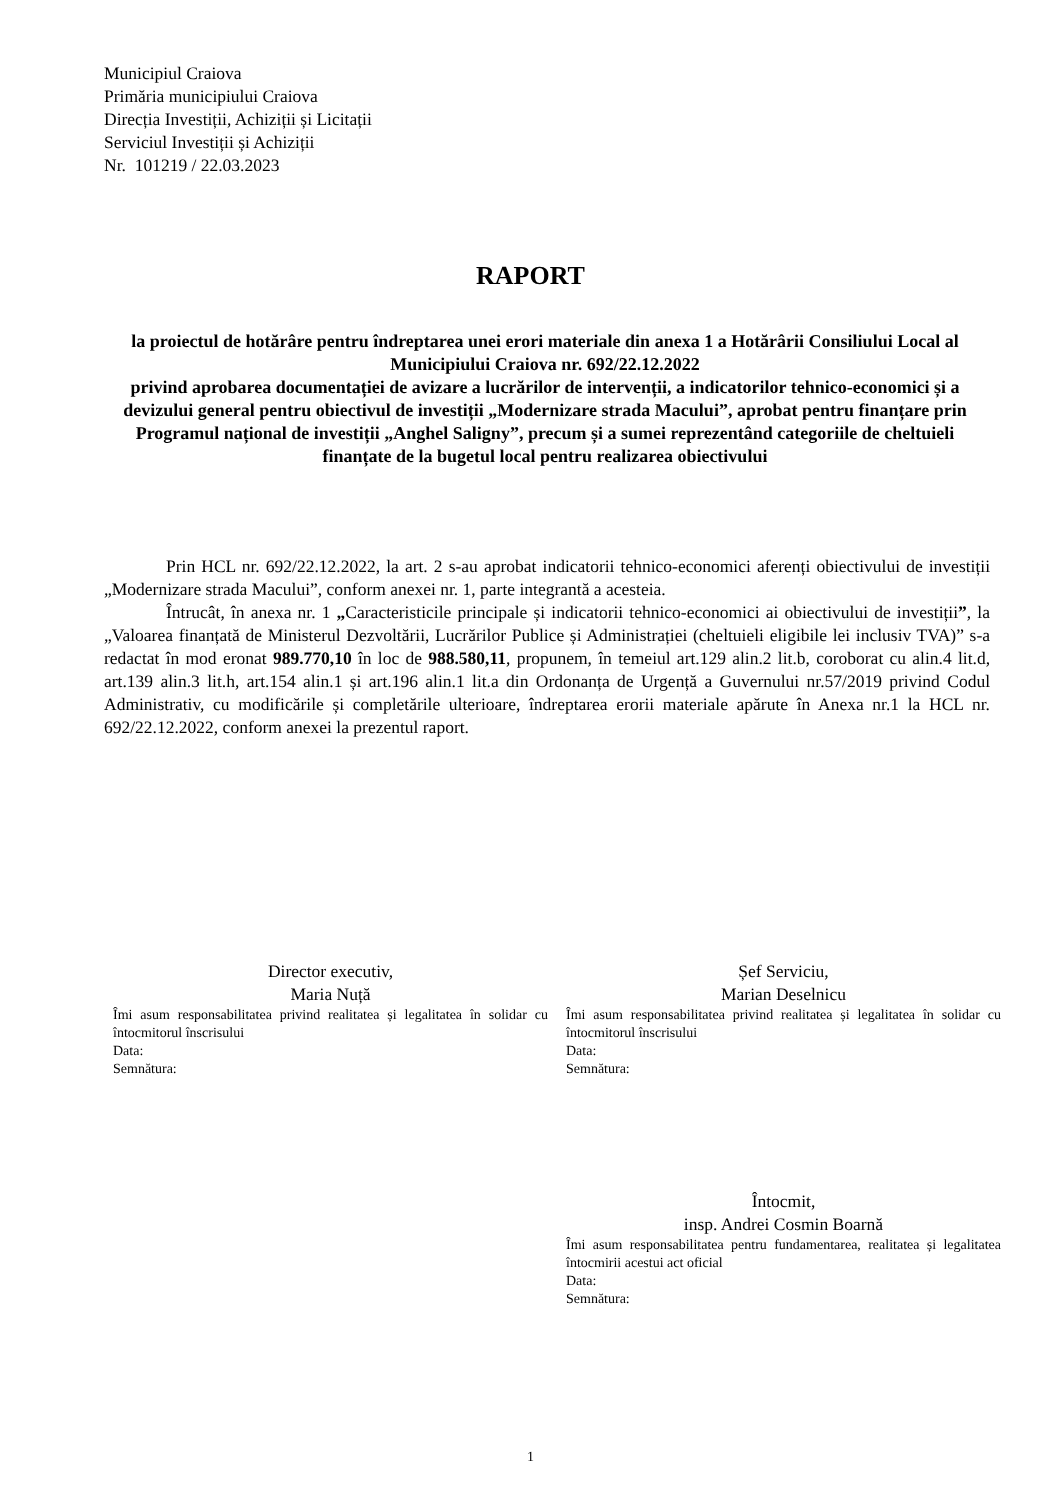Municipiul Craiova
Primăria municipiului Craiova
Direcția Investiții, Achiziții și Licitații
Serviciul Investiții și Achiziții
Nr. 101219 / 22.03.2023
RAPORT
la proiectul de hotărâre pentru îndreptarea unei erori materiale din anexa 1 a Hotărârii Consiliului Local al Municipiului Craiova nr. 692/22.12.2022
privind aprobarea documentației de avizare a lucrărilor de intervenții, a indicatorilor tehnico-economici și a devizului general pentru obiectivul de investiții „Modernizare strada Macului”, aprobat pentru finanțare prin Programul național de investiții „Anghel Saligny”, precum și a sumei reprezentând categoriile de cheltuieli finanțate de la bugetul local pentru realizarea obiectivului
Prin HCL nr. 692/22.12.2022, la art. 2 s-au aprobat indicatorii tehnico-economici aferenți obiectivului de investiții „Modernizare strada Macului”, conform anexei nr. 1, parte integrantă a acesteia.
Întrucât, în anexa nr. 1 „Caracteristicile principale și indicatorii tehnico-economici ai obiectivului de investiții”, la „Valoarea finanțată de Ministerul Dezvoltării, Lucrărilor Publice și Administrației (cheltuieli eligibile lei inclusiv TVA)” s-a redactat în mod eronat 989.770,10 în loc de 988.580,11, propunem, în temeiul art.129 alin.2 lit.b, coroborat cu alin.4 lit.d, art.139 alin.3 lit.h, art.154 alin.1 și art.196 alin.1 lit.a din Ordonanța de Urgență a Guvernului nr.57/2019 privind Codul Administrativ, cu modificările și completările ulterioare, îndreptarea erorii materiale apărute în Anexa nr.1 la HCL nr. 692/22.12.2022, conform anexei la prezentul raport.
Director executiv,
Maria Nuță
Îmi asum responsabilitatea privind realitatea și legalitatea în solidar cu întocmitorul înscrisului
Data:
Semnătura:
Șef Serviciu,
Marian Deselnicu
Îmi asum responsabilitatea privind realitatea și legalitatea în solidar cu întocmitorul înscrisului
Data:
Semnătura:
Întocmit,
insp. Andrei Cosmin Boarnă
Îmi asum responsabilitatea pentru fundamentarea, realitatea și legalitatea întocmirii acestui act oficial
Data:
Semnătura:
1